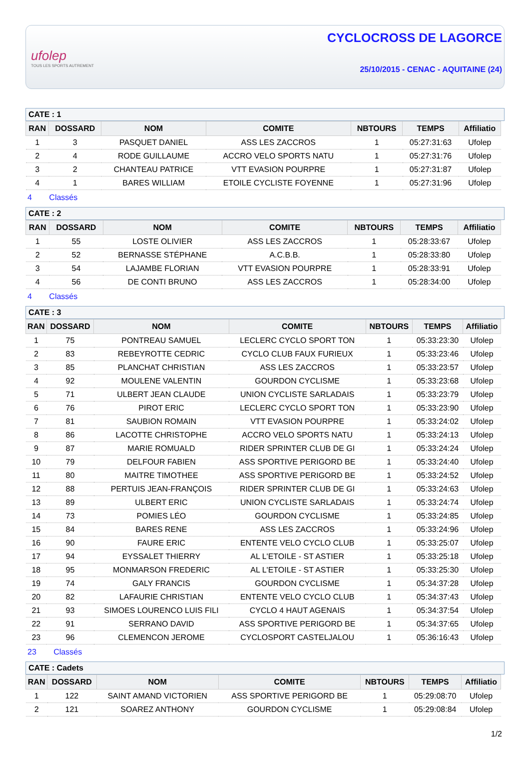ufolep
TOUS LES SPORTS AUTREMENT
CYCLOCROSS DE LAGORCE
25/10/2015 - CENAC - AQUITAINE (24)
CATE : 1
| RAN | DOSSARD | NOM | COMITE | NBTOURS | TEMPS | Affiliatio |
| --- | --- | --- | --- | --- | --- | --- |
| 1 | 3 | PASQUET DANIEL | ASS LES ZACCROS | 1 | 05:27:31:63 | Ufolep |
| 2 | 4 | RODE GUILLAUME | ACCRO VELO SPORTS NATU | 1 | 05:27:31:76 | Ufolep |
| 3 | 2 | CHANTEAU PATRICE | VTT EVASION POURPRE | 1 | 05:27:31:87 | Ufolep |
| 4 | 1 | BARES WILLIAM | ETOILE CYCLISTE FOYENNE | 1 | 05:27:31:96 | Ufolep |
4 Classés
CATE : 2
| RAN | DOSSARD | NOM | COMITE | NBTOURS | TEMPS | Affiliatio |
| --- | --- | --- | --- | --- | --- | --- |
| 1 | 55 | LOSTE OLIVIER | ASS LES ZACCROS | 1 | 05:28:33:67 | Ufolep |
| 2 | 52 | BERNASSE STÉPHANE | A.C.B.B. | 1 | 05:28:33:80 | Ufolep |
| 3 | 54 | LAJAMBE FLORIAN | VTT EVASION POURPRE | 1 | 05:28:33:91 | Ufolep |
| 4 | 56 | DE CONTI BRUNO | ASS LES ZACCROS | 1 | 05:28:34:00 | Ufolep |
4 Classés
CATE : 3
| RAN | DOSSARD | NOM | COMITE | NBTOURS | TEMPS | Affiliatio |
| --- | --- | --- | --- | --- | --- | --- |
| 1 | 75 | PONTREAU SAMUEL | LECLERC CYCLO SPORT TON | 1 | 05:33:23:30 | Ufolep |
| 2 | 83 | REBEYROTTE CEDRIC | CYCLO CLUB FAUX FURIEUX | 1 | 05:33:23:46 | Ufolep |
| 3 | 85 | PLANCHAT CHRISTIAN | ASS LES ZACCROS | 1 | 05:33:23:57 | Ufolep |
| 4 | 92 | MOULENE VALENTIN | GOURDON CYCLISME | 1 | 05:33:23:68 | Ufolep |
| 5 | 71 | ULBERT JEAN CLAUDE | UNION CYCLISTE SARLADAIS | 1 | 05:33:23:79 | Ufolep |
| 6 | 76 | PIROT ERIC | LECLERC CYCLO SPORT TON | 1 | 05:33:23:90 | Ufolep |
| 7 | 81 | SAUBION ROMAIN | VTT EVASION POURPRE | 1 | 05:33:24:02 | Ufolep |
| 8 | 86 | LACOTTE CHRISTOPHE | ACCRO VELO SPORTS NATU | 1 | 05:33:24:13 | Ufolep |
| 9 | 87 | MARIE ROMUALD | RIDER SPRINTER CLUB DE GI | 1 | 05:33:24:24 | Ufolep |
| 10 | 79 | DELFOUR FABIEN | ASS SPORTIVE PERIGORD BE | 1 | 05:33:24:40 | Ufolep |
| 11 | 80 | MAITRE TIMOTHEE | ASS SPORTIVE PERIGORD BE | 1 | 05:33:24:52 | Ufolep |
| 12 | 88 | PERTUIS JEAN-FRANÇOIS | RIDER SPRINTER CLUB DE GI | 1 | 05:33:24:63 | Ufolep |
| 13 | 89 | ULBERT ERIC | UNION CYCLISTE SARLADAIS | 1 | 05:33:24:74 | Ufolep |
| 14 | 73 | POMIES LÉO | GOURDON CYCLISME | 1 | 05:33:24:85 | Ufolep |
| 15 | 84 | BARES RENE | ASS LES ZACCROS | 1 | 05:33:24:96 | Ufolep |
| 16 | 90 | FAURE ERIC | ENTENTE VELO CYCLO CLUB | 1 | 05:33:25:07 | Ufolep |
| 17 | 94 | EYSSALET THIERRY | AL L'ETOILE - ST ASTIER | 1 | 05:33:25:18 | Ufolep |
| 18 | 95 | MONMARSON FREDERIC | AL L'ETOILE - ST ASTIER | 1 | 05:33:25:30 | Ufolep |
| 19 | 74 | GALY FRANCIS | GOURDON CYCLISME | 1 | 05:34:37:28 | Ufolep |
| 20 | 82 | LAFAURIE CHRISTIAN | ENTENTE VELO CYCLO CLUB | 1 | 05:34:37:43 | Ufolep |
| 21 | 93 | SIMOES LOURENCO LUIS FILI | CYCLO 4 HAUT AGENAIS | 1 | 05:34:37:54 | Ufolep |
| 22 | 91 | SERRANO DAVID | ASS SPORTIVE PERIGORD BE | 1 | 05:34:37:65 | Ufolep |
| 23 | 96 | CLEMENCON JEROME | CYCLOSPORT CASTELJALOU | 1 | 05:36:16:43 | Ufolep |
23 Classés
CATE : Cadets
| RAN | DOSSARD | NOM | COMITE | NBTOURS | TEMPS | Affiliatio |
| --- | --- | --- | --- | --- | --- | --- |
| 1 | 122 | SAINT AMAND VICTORIEN | ASS SPORTIVE PERIGORD BE | 1 | 05:29:08:70 | Ufolep |
| 2 | 121 | SOAREZ ANTHONY | GOURDON CYCLISME | 1 | 05:29:08:84 | Ufolep |
1/2